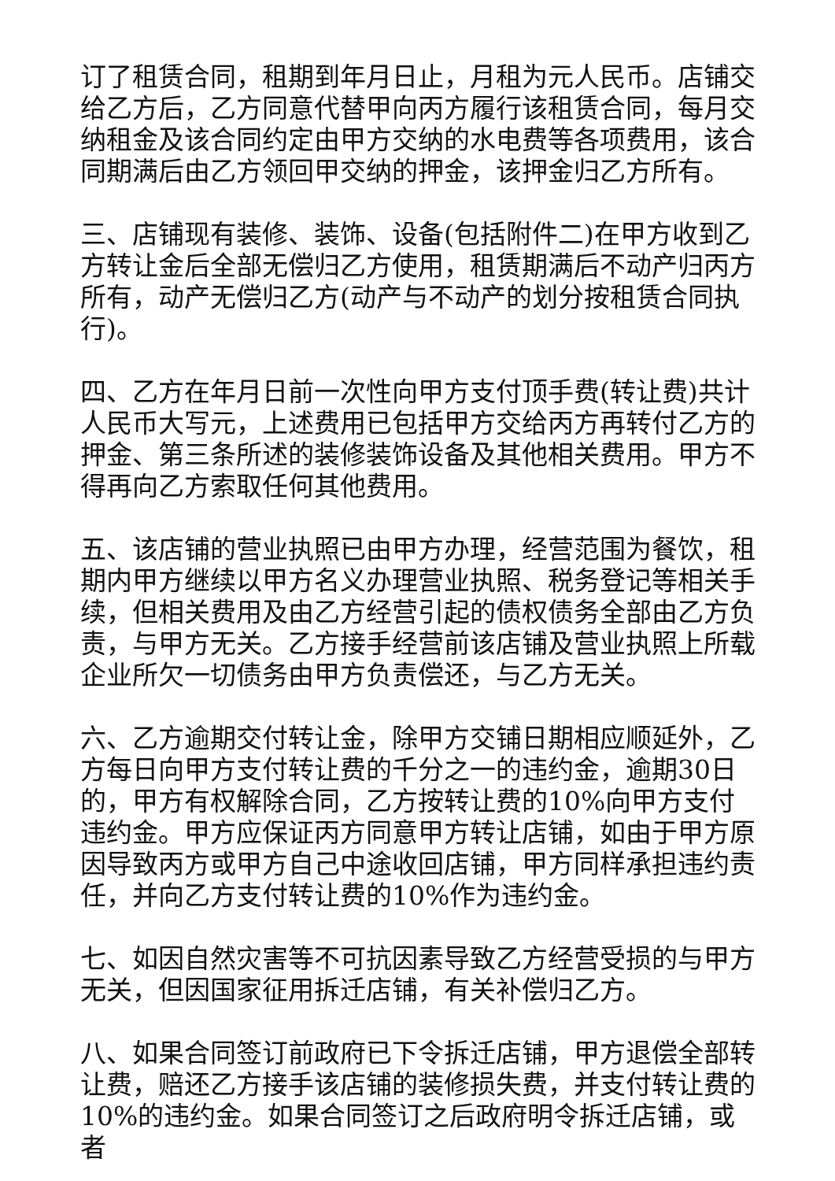订了租赁合同，租期到年月日止，月租为元人民币。店铺交给乙方后，乙方同意代替甲向丙方履行该租赁合同，每月交纳租金及该合同约定由甲方交纳的水电费等各项费用，该合同期满后由乙方领回甲交纳的押金，该押金归乙方所有。
三、店铺现有装修、装饰、设备(包括附件二)在甲方收到乙方转让金后全部无偿归乙方使用，租赁期满后不动产归丙方所有，动产无偿归乙方(动产与不动产的划分按租赁合同执行)。
四、乙方在年月日前一次性向甲方支付顶手费(转让费)共计人民币大写元，上述费用已包括甲方交给丙方再转付乙方的押金、第三条所述的装修装饰设备及其他相关费用。甲方不得再向乙方索取任何其他费用。
五、该店铺的营业执照已由甲方办理，经营范围为餐饮，租期内甲方继续以甲方名义办理营业执照、税务登记等相关手续，但相关费用及由乙方经营引起的债权债务全部由乙方负责，与甲方无关。乙方接手经营前该店铺及营业执照上所载企业所欠一切债务由甲方负责偿还，与乙方无关。
六、乙方逾期交付转让金，除甲方交铺日期相应顺延外，乙方每日向甲方支付转让费的千分之一的违约金，逾期30日的，甲方有权解除合同，乙方按转让费的10%向甲方支付违约金。甲方应保证丙方同意甲方转让店铺，如由于甲方原因导致丙方或甲方自己中途收回店铺，甲方同样承担违约责任，并向乙方支付转让费的10%作为违约金。
七、如因自然灾害等不可抗因素导致乙方经营受损的与甲方无关，但因国家征用拆迁店铺，有关补偿归乙方。
八、如果合同签订前政府已下令拆迁店铺，甲方退偿全部转让费，赔还乙方接手该店铺的装修损失费，并支付转让费的10%的违约金。如果合同签订之后政府明令拆迁店铺，或者